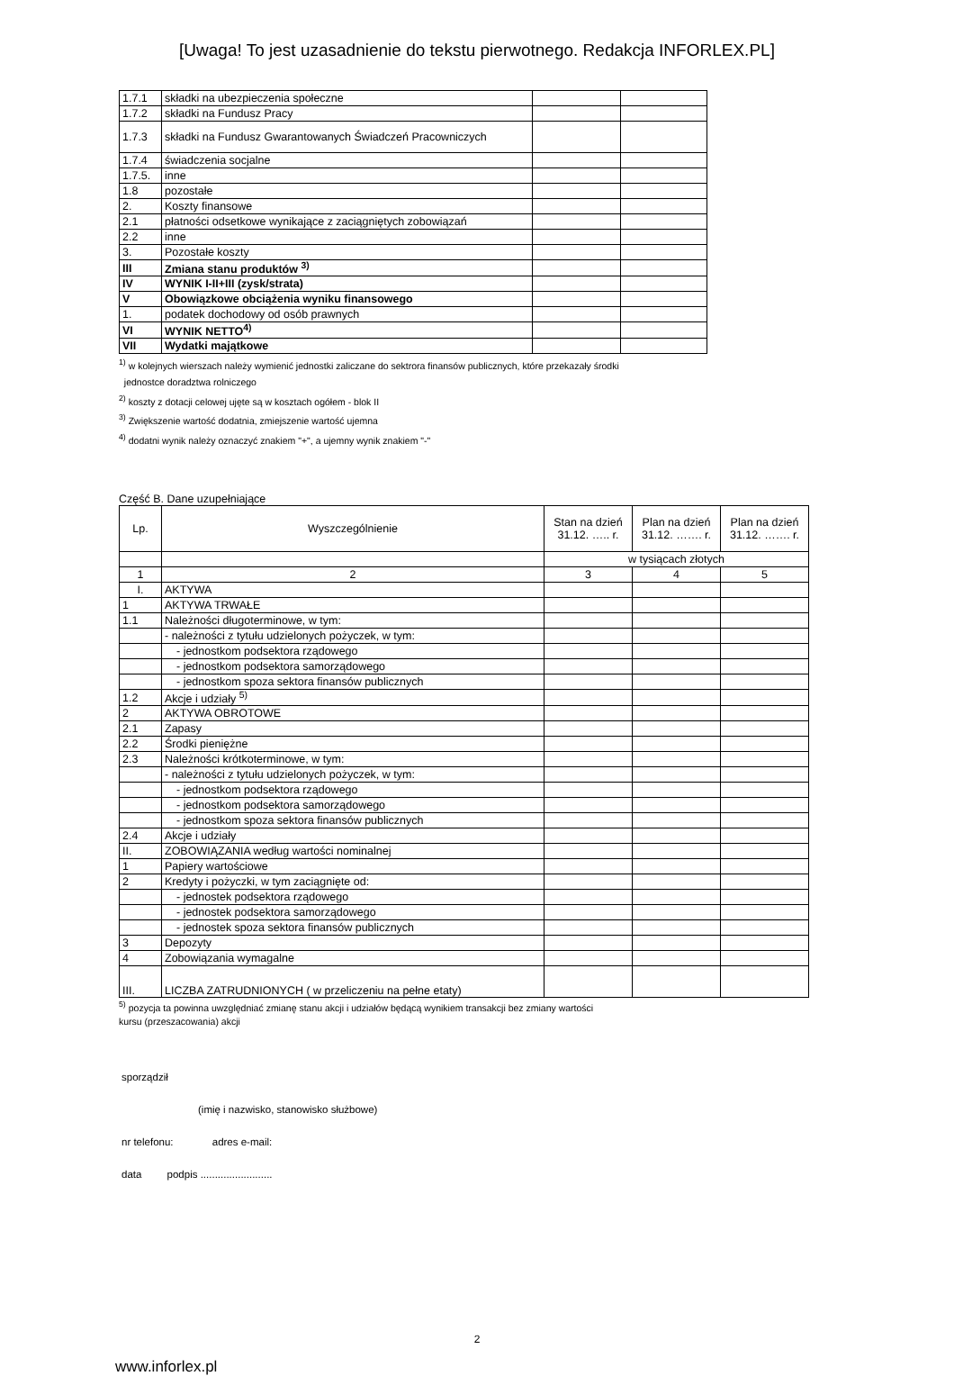[Uwaga! To jest uzasadnienie do tekstu pierwotnego. Redakcja INFORLEX.PL]
| 1.7.1 | składki na ubezpieczenia społeczne | | |
| 1.7.2 | składki na Fundusz Pracy | | |
| 1.7.3 | składki na Fundusz Gwarantowanych Świadczeń Pracowniczych | | |
| 1.7.4 | świadczenia socjalne | | |
| 1.7.5. | inne | | |
| 1.8 | pozostałe | | |
| 2. | Koszty finansowe | | |
| 2.1 | płatności odsetkowe wynikające z zaciągniętych zobowiązań | | |
| 2.2 | inne | | |
| 3. | Pozostałe koszty | | |
| III | Zmiana stanu produktów <sup>3)</sup> | | |
| IV | WYNIK I-II+III (zysk/strata) | | |
| V | Obowiązkowe obciążenia wyniku finansowego | | |
| 1. | podatek dochodowy od osób prawnych | | |
| VI | WYNIK NETTO<sup>4)</sup> | | |
| VII | Wydatki majątkowe | | |
<sup>1)</sup> w kolejnych wierszach należy wymienić jednostki zaliczane do sektrora finansów publicznych, które przekazały środki
jednostce doradztwa rolniczego
<sup>2)</sup> koszty z dotacji celowej ujęte są w kosztach ogółem - blok II
<sup>3)</sup> Zwiększenie wartość dodatnia, zmiejszenie wartość ujemna
<sup>4)</sup> dodatni wynik należy oznaczyć znakiem "+", a ujemny wynik znakiem "-"
Część B. Dane uzupełniające
| Lp. | Wyszczególnienie | Stan na dzień 31.12. ….. r. | Plan na dzień 31.12. ……. r. | Plan na dzień 31.12. ……. r. |
| --- | --- | --- | --- | --- |
| | | w tysiącach złotych | | |
| 1 | 2 | 3 | 4 | 5 |
| I. | AKTYWA | | | |
| 1 | AKTYWA TRWAŁE | | | |
| 1.1 | Należności długoterminowe, w tym: | | | |
| | - należności z tytułu udzielonych pożyczek, w tym: | | | |
| | - jednostkom podsektora rządowego | | | |
| | - jednostkom podsektora samorządowego | | | |
| | - jednostkom spoza sektora finansów publicznych | | | |
| 1.2 | Akcje i udziały <sup>5)</sup> | | | |
| 2 | AKTYWA OBROTOWE | | | |
| 2.1 | Zapasy | | | |
| 2.2 | Środki pieniężne | | | |
| 2.3 | Należności krótkoterminowe, w tym: | | | |
| | - należności z tytułu udzielonych pożyczek, w tym: | | | |
| | - jednostkom podsektora rządowego | | | |
| | - jednostkom podsektora samorządowego | | | |
| | - jednostkom spoza sektora finansów publicznych | | | |
| 2.4 | Akcje i udziały | | | |
| II. | ZOBOWIĄZANIA według wartości nominalnej | | | |
| 1 | Papiery wartościowe | | | |
| 2 | Kredyty i pożyczki, w tym zaciągnięte od: | | | |
| | - jednostek podsektora rządowego | | | |
| | - jednostek podsektora samorządowego | | | |
| | - jednostek spoza sektora finansów publicznych | | | |
| 3 | Depozyty | | | |
| 4 | Zobowiązania wymagalne | | | |
| III. | LICZBA ZATRUDNIONYCH ( w przeliczeniu na pełne etaty) | | | |
<sup>5)</sup> pozycja ta powinna uwzględniać zmianę stanu akcji i udziałów będącą wynikiem transakcji bez zmiany wartości
kursu (przeszacowania) akcji
sporządził
(imię i nazwisko, stanowisko służbowe)
nr telefonu: adres e-mail:
data podpis .........................
2
www.inforlex.pl